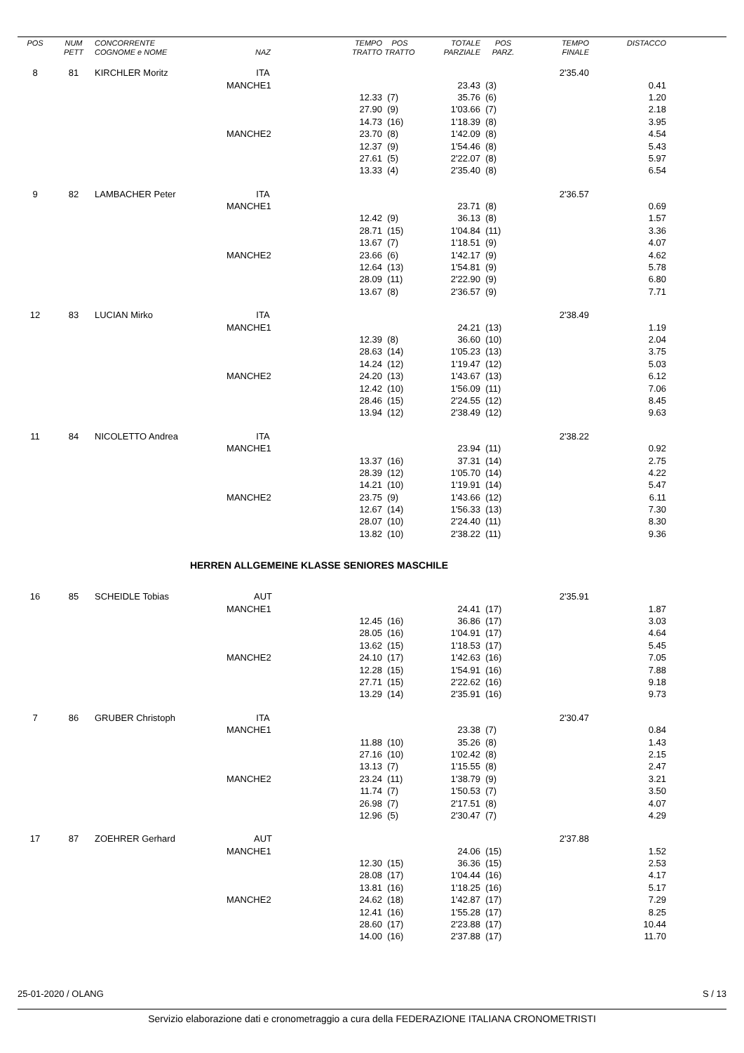| POS | NUM PETT | CONCORRENTE COGNOME e NOME | NAZ | TEMPO TRATTO | POS TRATTO | TOTALE PARZIALE | POS PARZ. | TEMPO FINALE | DISTACCO | |
| --- | --- | --- | --- | --- | --- | --- | --- | --- | --- | --- |
| 8 | 81 | KIRCHLER Moritz | ITA | | | | | 2'35.40 | | |
| | | | MANCHE1 | | | 23.43 | (3) | | 0.41 | |
| | | | | 12.33 | (7) | 35.76 | (6) | | 1.20 | |
| | | | | 27.90 | (9) | 1'03.66 | (7) | | 2.18 | |
| | | | | 14.73 | (16) | 1'18.39 | (8) | | 3.95 | |
| | | | MANCHE2 | 23.70 | (8) | 1'42.09 | (8) | | 4.54 | |
| | | | | 12.37 | (9) | 1'54.46 | (8) | | 5.43 | |
| | | | | 27.61 | (5) | 2'22.07 | (8) | | 5.97 | |
| | | | | 13.33 | (4) | 2'35.40 | (8) | | 6.54 | |
| 9 | 82 | LAMBACHER Peter | ITA | | | | | 2'36.57 | | |
| | | | MANCHE1 | | | 23.71 | (8) | | 0.69 | |
| | | | | 12.42 | (9) | 36.13 | (8) | | 1.57 | |
| | | | | 28.71 | (15) | 1'04.84 | (11) | | 3.36 | |
| | | | | 13.67 | (7) | 1'18.51 | (9) | | 4.07 | |
| | | | MANCHE2 | 23.66 | (6) | 1'42.17 | (9) | | 4.62 | |
| | | | | 12.64 | (13) | 1'54.81 | (9) | | 5.78 | |
| | | | | 28.09 | (11) | 2'22.90 | (9) | | 6.80 | |
| | | | | 13.67 | (8) | 2'36.57 | (9) | | 7.71 | |
| 12 | 83 | LUCIAN Mirko | ITA | | | | | 2'38.49 | | |
| | | | MANCHE1 | | | 24.21 | (13) | | 1.19 | |
| | | | | 12.39 | (8) | 36.60 | (10) | | 2.04 | |
| | | | | 28.63 | (14) | 1'05.23 | (13) | | 3.75 | |
| | | | | 14.24 | (12) | 1'19.47 | (12) | | 5.03 | |
| | | | MANCHE2 | 24.20 | (13) | 1'43.67 | (13) | | 6.12 | |
| | | | | 12.42 | (10) | 1'56.09 | (11) | | 7.06 | |
| | | | | 28.46 | (15) | 2'24.55 | (12) | | 8.45 | |
| | | | | 13.94 | (12) | 2'38.49 | (12) | | 9.63 | |
| 11 | 84 | NICOLETTO Andrea | ITA | | | | | 2'38.22 | | |
| | | | MANCHE1 | | | 23.94 | (11) | | 0.92 | |
| | | | | 13.37 | (16) | 37.31 | (14) | | 2.75 | |
| | | | | 28.39 | (12) | 1'05.70 | (14) | | 4.22 | |
| | | | | 14.21 | (10) | 1'19.91 | (14) | | 5.47 | |
| | | | MANCHE2 | 23.75 | (9) | 1'43.66 | (12) | | 6.11 | |
| | | | | 12.67 | (14) | 1'56.33 | (13) | | 7.30 | |
| | | | | 28.07 | (10) | 2'24.40 | (11) | | 8.30 | |
| | | | | 13.82 | (10) | 2'38.22 | (11) | | 9.36 | |
| HERREN ALLGEMEINE KLASSE SENIORES MASCHILE | | | | | | | | | | |
| 16 | 85 | SCHEIDLE Tobias | AUT | | | | | 2'35.91 | | |
| | | | MANCHE1 | | | 24.41 | (17) | | 1.87 | |
| | | | | 12.45 | (16) | 36.86 | (17) | | 3.03 | |
| | | | | 28.05 | (16) | 1'04.91 | (17) | | 4.64 | |
| | | | | 13.62 | (15) | 1'18.53 | (17) | | 5.45 | |
| | | | MANCHE2 | 24.10 | (17) | 1'42.63 | (16) | | 7.05 | |
| | | | | 12.28 | (15) | 1'54.91 | (16) | | 7.88 | |
| | | | | 27.71 | (15) | 2'22.62 | (16) | | 9.18 | |
| | | | | 13.29 | (14) | 2'35.91 | (16) | | 9.73 | |
| 7 | 86 | GRUBER Christoph | ITA | | | | | 2'30.47 | | |
| | | | MANCHE1 | | | 23.38 | (7) | | 0.84 | |
| | | | | 11.88 | (10) | 35.26 | (8) | | 1.43 | |
| | | | | 27.16 | (10) | 1'02.42 | (8) | | 2.15 | |
| | | | | 13.13 | (7) | 1'15.55 | (8) | | 2.47 | |
| | | | MANCHE2 | 23.24 | (11) | 1'38.79 | (9) | | 3.21 | |
| | | | | 11.74 | (7) | 1'50.53 | (7) | | 3.50 | |
| | | | | 26.98 | (7) | 2'17.51 | (8) | | 4.07 | |
| | | | | 12.96 | (5) | 2'30.47 | (7) | | 4.29 | |
| 17 | 87 | ZOEHRER Gerhard | AUT | | | | | 2'37.88 | | |
| | | | MANCHE1 | | | 24.06 | (15) | | 1.52 | |
| | | | | 12.30 | (15) | 36.36 | (15) | | 2.53 | |
| | | | | 28.08 | (17) | 1'04.44 | (16) | | 4.17 | |
| | | | | 13.81 | (16) | 1'18.25 | (16) | | 5.17 | |
| | | | MANCHE2 | 24.62 | (18) | 1'42.87 | (17) | | 7.29 | |
| | | | | 12.41 | (16) | 1'55.28 | (17) | | 8.25 | |
| | | | | 28.60 | (17) | 2'23.88 | (17) | | 10.44 | |
| | | | | 14.00 | (16) | 2'37.88 | (17) | | 11.70 | |
25-01-2020 / OLANG S / 13
Servizio elaborazione dati e cronometraggio a cura della FEDERAZIONE ITALIANA CRONOMETRISTI